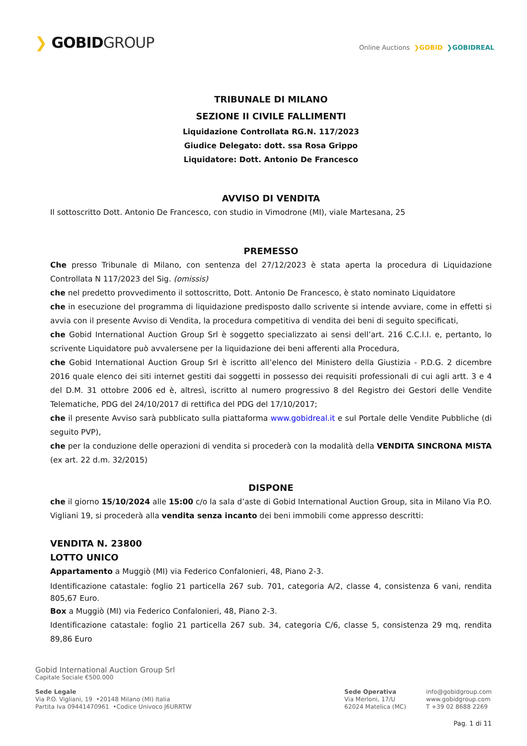❯ GOBIDGROUP
Online Auctions ❯GOBID ❯GOBIDREAL
TRIBUNALE DI MILANO
SEZIONE II CIVILE FALLIMENTI
Liquidazione Controllata RG.N. 117/2023
Giudice Delegato: dott. ssa Rosa Grippo
Liquidatore: Dott. Antonio De Francesco
AVVISO DI VENDITA
Il sottoscritto Dott. Antonio De Francesco, con studio in Vimodrone (MI), viale Martesana, 25
PREMESSO
Che presso Tribunale di Milano, con sentenza del 27/12/2023 è stata aperta la procedura di Liquidazione Controllata N 117/2023 del Sig. (omissis)
che nel predetto provvedimento il sottoscritto, Dott. Antonio De Francesco, è stato nominato Liquidatore
che in esecuzione del programma di liquidazione predisposto dallo scrivente si intende avviare, come in effetti si avvia con il presente Avviso di Vendita, la procedura competitiva di vendita dei beni di seguito specificati,
che Gobid International Auction Group Srl è soggetto specializzato ai sensi dell’art. 216 C.C.I.I. e, pertanto, lo scrivente Liquidatore può avvalersene per la liquidazione dei beni afferenti alla Procedura,
che Gobid International Auction Group Srl è iscritto all’elenco del Ministero della Giustizia - P.D.G. 2 dicembre 2016 quale elenco dei siti internet gestiti dai soggetti in possesso dei requisiti professionali di cui agli artt. 3 e 4 del D.M. 31 ottobre 2006 ed è, altresì, iscritto al numero progressivo 8 del Registro dei Gestori delle Vendite Telematiche, PDG del 24/10/2017 di rettifica del PDG del 17/10/2017;
che il presente Avviso sarà pubblicato sulla piattaforma www.gobidreal.it e sul Portale delle Vendite Pubbliche (di seguito PVP),
che per la conduzione delle operazioni di vendita si procederà con la modalità della VENDITA SINCRONA MISTA (ex art. 22 d.m. 32/2015)
DISPONE
che il giorno 15/10/2024 alle 15:00 c/o la sala d’aste di Gobid International Auction Group, sita in Milano Via P.O. Vigliani 19, si procederà alla vendita senza incanto dei beni immobili come appresso descritti:
VENDITA N. 23800
LOTTO UNICO
Appartamento a Muggiò (MI) via Federico Confalonieri, 48, Piano 2-3.
Identificazione catastale: foglio 21 particella 267 sub. 701, categoria A/2, classe 4, consistenza 6 vani, rendita 805,67 Euro.
Box a Muggiò (MI) via Federico Confalonieri, 48, Piano 2-3.
Identificazione catastale: foglio 21 particella 267 sub. 34, categoria C/6, classe 5, consistenza 29 mq, rendita 89,86 Euro
Gobid International Auction Group Srl
Capitale Sociale €500.000
Sede Legale
Via P.O. Vigliani, 19 •20148 Milano (MI) Italia
Partita Iva 09441470961 •Codice Univoco J6URRTW
Sede Operativa
Via Merloni, 17/U
62024 Matelica (MC)
info@gobidgroup.com
www.gobidgroup.com
T +39 02 8688 2269
Pag. 1 di 11